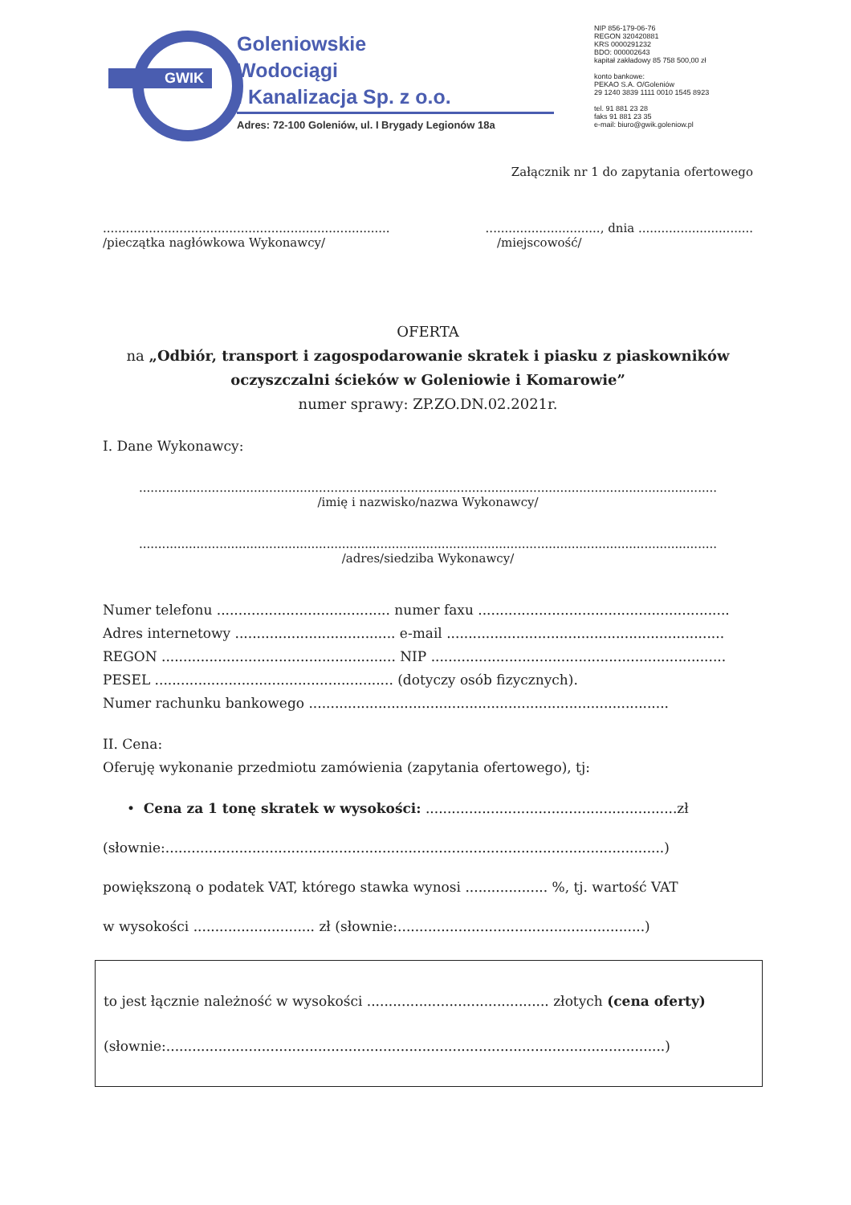GWIK
Goleniowskie
Wodociągi
i Kanalizacja Sp. z o.o.
Adres: 72-100 Goleniów, ul. I Brygady Legionów 18a
NIP 856-179-06-76
REGON 320420881
KRS 0000291232
BDO: 000002643
kapitał zakładowy 85 758 500,00 zł
konto bankowe:
PEKAO S.A. O/Goleniów
29 1240 3839 1111 0010 1545 8923
tel. 91 881 23 28
faks 91 881 23 35
e-mail: biuro@gwik.goleniow.pl
Załącznik nr 1 do zapytania ofertowego
...........................................................................
/pieczątka nagłówkowa Wykonawcy/
.............................., dnia ..............................
/miejscowość/
OFERTA
na „Odbiór, transport i zagospodarowanie skratek i piasku z piaskowników oczyszczalni ścieków w Goleniowie i Komarowie”
numer sprawy: ZP.ZO.DN.02.2021r.
I. Dane Wykonawcy:
.......................................................................................................................................................
/imię i nazwisko/nazwa Wykonawcy/
.......................................................................................................................................................
/adres/siedziba Wykonawcy/
Numer telefonu ........................................ numer faxu ..........................................................
Adres internetowy ..................................... e-mail ................................................................
REGON ...................................................... NIP ....................................................................
PESEL ....................................................... (dotyczy osób fizycznych).
Numer rachunku bankowego ...................................................................................
II. Cena:
Oferuję wykonanie przedmiotu zamówienia (zapytania ofertowego), tj:
• Cena za 1 tonę skratek w wysokości: ..........................................................zł
(słownie:...................................................................................................................)
powiększoną o podatek VAT, którego stawka wynosi ................... %, tj. wartość VAT
w wysokości ............................ zł (słownie:.........................................................)
to jest łącznie należność w wysokości .......................................... złotych (cena oferty)
(słownie:...................................................................................................................)